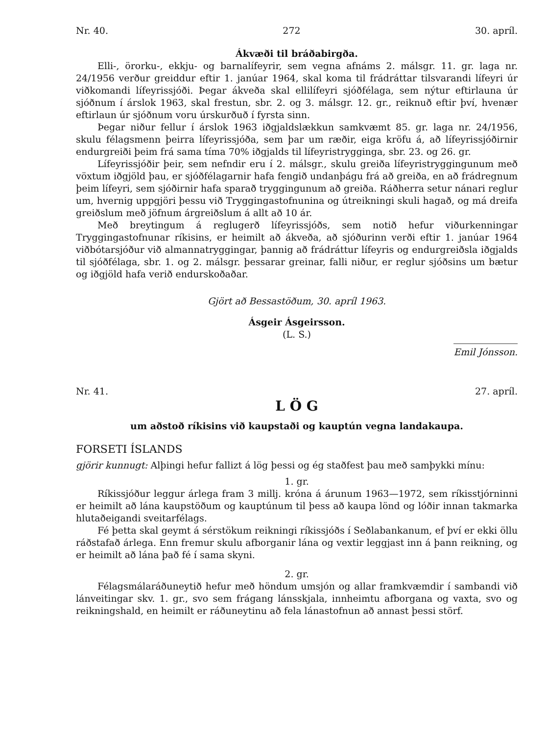Nr. 40. 272 30. apríl.
Ákvæði til bráðabirgða.
Elli-, örorku-, ekkju- og barnalífeyrir, sem vegna afnáms 2. málsgr. 11. gr. laga nr. 24/1956 verður greiddur eftir 1. janúar 1964, skal koma til frádráttar tilsvarandi lífeyri úr viðkomandi lífeyrissjóði. Þegar ákveða skal ellilífeyri sjóðfélaga, sem nýtur eftirlauna úr sjóðnum í árslok 1963, skal frestun, sbr. 2. og 3. málsgr. 12. gr., reiknuð eftir því, hvenær eftirlaun úr sjóðnum voru úrskurðuð í fyrsta sinn.
Þegar niður fellur í árslok 1963 iðgjaldslækkun samkvæmt 85. gr. laga nr. 24/1956, skulu félagsmenn þeirra lífeyrissjóða, sem þar um ræðir, eiga kröfu á, að lífeyrissjóðirnir endurgreiði þeim frá sama tíma 70% iðgjalds til lífeyristrygginga, sbr. 23. og 26. gr.
Lífeyrissjóðir þeir, sem nefndir eru í 2. málsgr., skulu greiða lífeyristryggingunum með vöxtum iðgjöld þau, er sjóðfélagarnir hafa fengið undanþágu frá að greiða, en að frádregnum þeim lífeyri, sem sjóðirnir hafa sparað tryggingunum að greiða. Ráðherra setur nánari reglur um, hvernig uppgjöri þessu við Tryggingastofnunina og útreikningi skuli hagað, og má dreifa greiðslum með jöfnum árgreiðslum á allt að 10 ár.
Með breytingum á reglugerð lífeyrissjóðs, sem notið hefur viðurkenningar Tryggingastofnunar ríkisins, er heimilt að ákveða, að sjóðurinn verði eftir 1. janúar 1964 viðbótarsjóður við almannatryggingar, þannig að frádráttur lífeyris og endurgreiðsla iðgjalds til sjóðfélaga, sbr. 1. og 2. málsgr. þessarar greinar, falli niður, er reglur sjóðsins um bætur og iðgjöld hafa verið endurskoðaðar.
Gjört að Bessastöðum, 30. apríl 1963.
Ásgeir Ásgeirsson.
(L. S.)
Emil Jónsson.
Nr. 41. 27. apríl.
L Ö G
um aðstoð ríkisins við kaupstaði og kauptún vegna landakaupa.
FORSETI ÍSLANDS
gjörir kunnugt: Alþingi hefur fallizt á lög þessi og ég staðfest þau með samþykki mínu:
1. gr.
Ríkissjóður leggur árlega fram 3 millj. króna á árunum 1963—1972, sem ríkisstjórninni er heimilt að lána kaupstöðum og kauptúnum til þess að kaupa lönd og lóðir innan takmarka hlutaðeigandi sveitarfélags.
Fé þetta skal geymt á sérstökum reikningi ríkissjóðs í Seðlabankanum, ef því er ekki öllu ráðstafað árlega. Enn fremur skulu afborganir lána og vextir leggjast inn á þann reikning, og er heimilt að lána það fé í sama skyni.
2. gr.
Félagsmálaráðuneytið hefur með höndum umsjón og allar framkvæmdir í sambandi við lánveitingar skv. 1. gr., svo sem frágang lánsskjala, innheimtu afborgana og vaxta, svo og reikningshald, en heimilt er ráðuneytinu að fela lánastofnun að annast þessi störf.